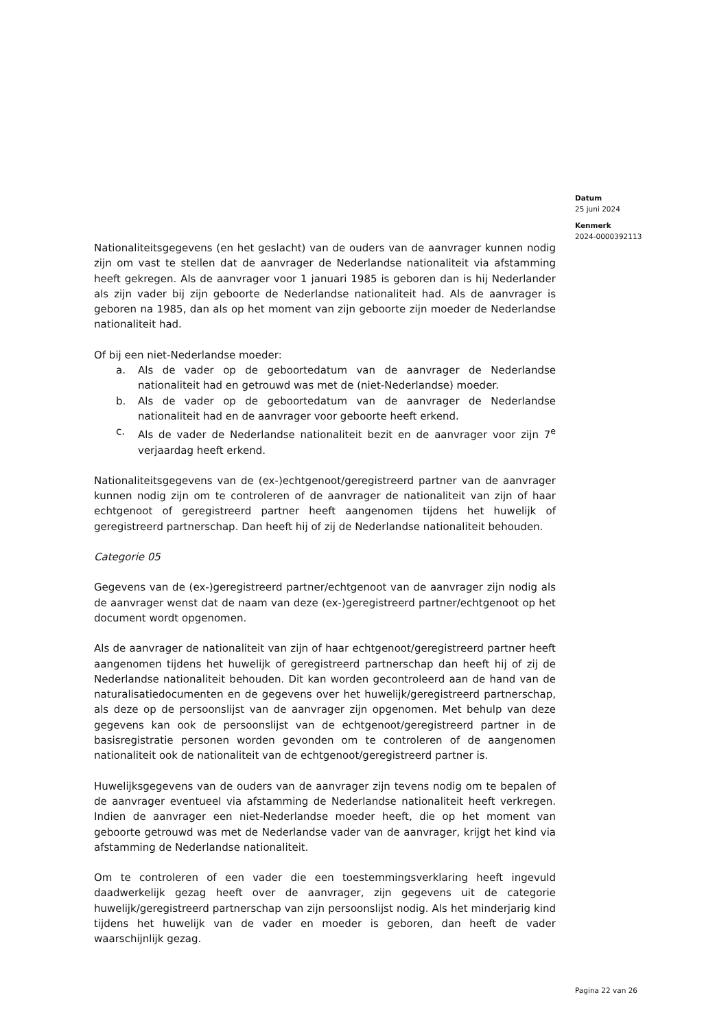Datum
25 juni 2024
Kenmerk
2024-0000392113
Nationaliteitsgegevens (en het geslacht) van de ouders van de aanvrager kunnen nodig zijn om vast te stellen dat de aanvrager de Nederlandse nationaliteit via afstamming heeft gekregen. Als de aanvrager voor 1 januari 1985 is geboren dan is hij Nederlander als zijn vader bij zijn geboorte de Nederlandse nationaliteit had. Als de aanvrager is geboren na 1985, dan als op het moment van zijn geboorte zijn moeder de Nederlandse nationaliteit had.
Of bij een niet-Nederlandse moeder:
a. Als de vader op de geboortedatum van de aanvrager de Nederlandse nationaliteit had en getrouwd was met de (niet-Nederlandse) moeder.
b. Als de vader op de geboortedatum van de aanvrager de Nederlandse nationaliteit had en de aanvrager voor geboorte heeft erkend.
c. Als de vader de Nederlandse nationaliteit bezit en de aanvrager voor zijn 7<sup>e</sup> verjaardag heeft erkend.
Nationaliteitsgegevens van de (ex-)echtgenoot/geregistreerd partner van de aanvrager kunnen nodig zijn om te controleren of de aanvrager de nationaliteit van zijn of haar echtgenoot of geregistreerd partner heeft aangenomen tijdens het huwelijk of geregistreerd partnerschap. Dan heeft hij of zij de Nederlandse nationaliteit behouden.
Categorie 05
Gegevens van de (ex-)geregistreerd partner/echtgenoot van de aanvrager zijn nodig als de aanvrager wenst dat de naam van deze (ex-)geregistreerd partner/echtgenoot op het document wordt opgenomen.
Als de aanvrager de nationaliteit van zijn of haar echtgenoot/geregistreerd partner heeft aangenomen tijdens het huwelijk of geregistreerd partnerschap dan heeft hij of zij de Nederlandse nationaliteit behouden. Dit kan worden gecontroleerd aan de hand van de naturalisatiedocumenten en de gegevens over het huwelijk/geregistreerd partnerschap, als deze op de persoonslijst van de aanvrager zijn opgenomen. Met behulp van deze gegevens kan ook de persoonslijst van de echtgenoot/geregistreerd partner in de basisregistratie personen worden gevonden om te controleren of de aangenomen nationaliteit ook de nationaliteit van de echtgenoot/geregistreerd partner is.
Huwelijksgegevens van de ouders van de aanvrager zijn tevens nodig om te bepalen of de aanvrager eventueel via afstamming de Nederlandse nationaliteit heeft verkregen. Indien de aanvrager een niet-Nederlandse moeder heeft, die op het moment van geboorte getrouwd was met de Nederlandse vader van de aanvrager, krijgt het kind via afstamming de Nederlandse nationaliteit.
Om te controleren of een vader die een toestemmingsverklaring heeft ingevuld daadwerkelijk gezag heeft over de aanvrager, zijn gegevens uit de categorie huwelijk/geregistreerd partnerschap van zijn persoonslijst nodig. Als het minderjarig kind tijdens het huwelijk van de vader en moeder is geboren, dan heeft de vader waarschijnlijk gezag.
Pagina 22 van 26